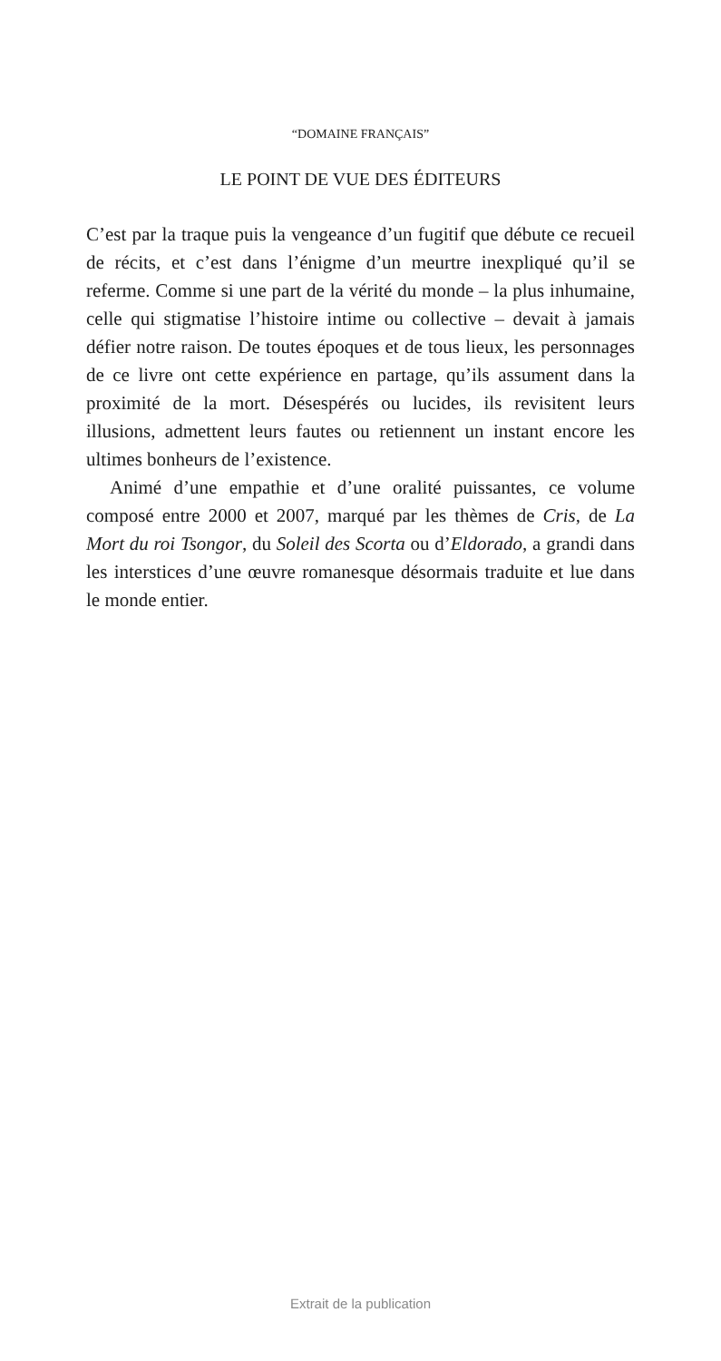“DOMAINE FRANÇAIS”
LE POINT DE VUE DES ÉDITEURS
C’est par la traque puis la vengeance d’un fugitif que débute ce recueil de récits, et c’est dans l’énigme d’un meurtre inexpliqué qu’il se referme. Comme si une part de la vérité du monde – la plus inhumaine, celle qui stigmatise l’histoire intime ou collective – devait à jamais défier notre raison. De toutes époques et de tous lieux, les personnages de ce livre ont cette expérience en partage, qu’ils assument dans la proximité de la mort. Désespérés ou lucides, ils revisitent leurs illusions, admettent leurs fautes ou retiennent un instant encore les ultimes bonheurs de l’existence.
Animé d’une empathie et d’une oralité puissantes, ce volume composé entre 2000 et 2007, marqué par les thèmes de Cris, de La Mort du roi Tsongor, du Soleil des Scorta ou d’Eldorado, a grandi dans les interstices d’une œuvre romanesque désormais traduite et lue dans le monde entier.
Extrait de la publication